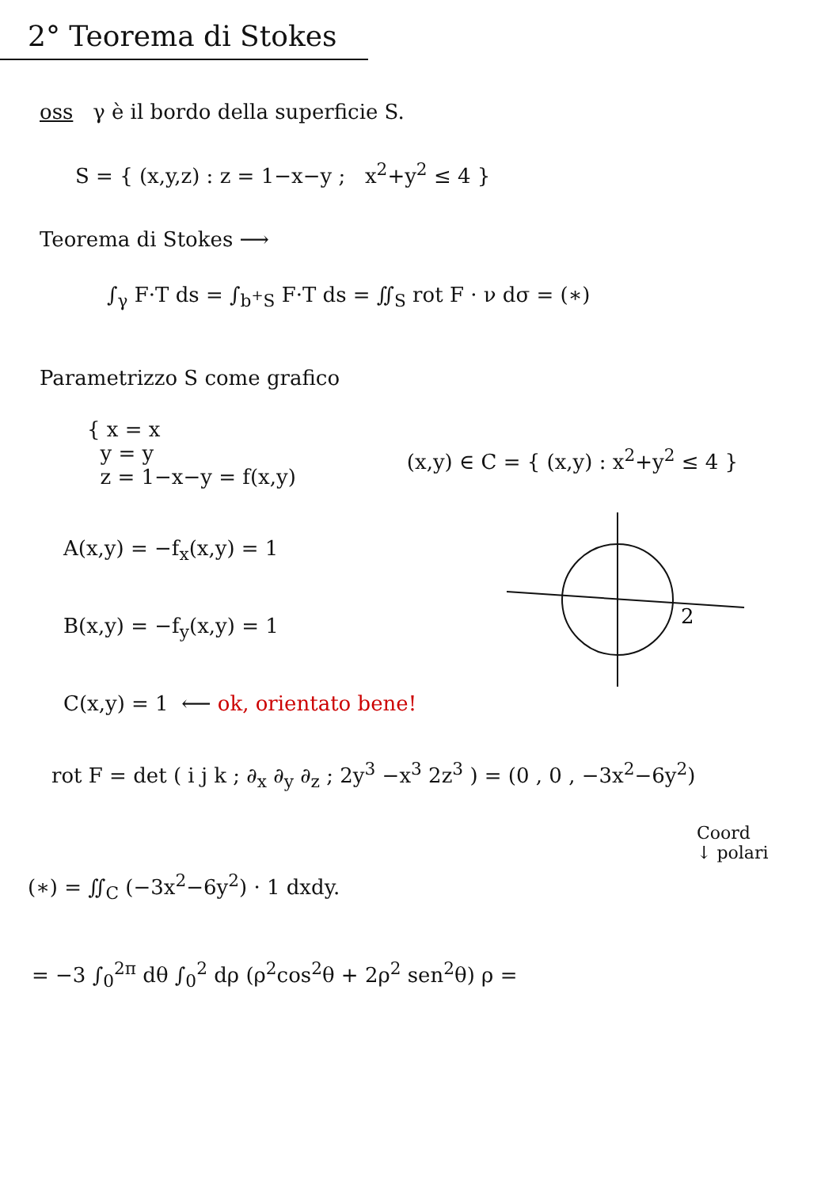2° Teorema di Stokes
oss γ è il bordo della superficie S.
S = { (x,y,z) : z = 1−x−y ; x<sup>2</sup>+y<sup>2</sup> ≤ 4 }
Teorema di Stokes ⟶
∫<sub>γ</sub> F·T ds = ∫<sub>b<sup>+</sup>S</sub> F·T ds = ∬<sub>S</sub> rot F · ν dσ = (∗)
Parametrizzo S come grafico
{ x = x
y = y
z = 1−x−y = f(x,y)
(x,y) ∈ C = { (x,y) : x<sup>2</sup>+y<sup>2</sup> ≤ 4 }
A(x,y) = −f<sub>x</sub>(x,y) = 1
B(x,y) = −f<sub>y</sub>(x,y) = 1
C(x,y) = 1 ⟵ ok, orientato bene!
2
rot F = det ( i j k ; ∂<sub>x</sub> ∂<sub>y</sub> ∂<sub>z</sub> ; 2y<sup>3</sup> −x<sup>3</sup> 2z<sup>3</sup> ) = (0 , 0 , −3x<sup>2</sup>−6y<sup>2</sup>)
Coord
↓ polari
(∗) = ∬<sub>C</sub> (−3x<sup>2</sup>−6y<sup>2</sup>) · 1 dxdy.
= −3 ∫<sub>0</sub><sup>2π</sup> dθ ∫<sub>0</sub><sup>2</sup> dρ (ρ<sup>2</sup>cos<sup>2</sup>θ + 2ρ<sup>2</sup> sen<sup>2</sup>θ) ρ =